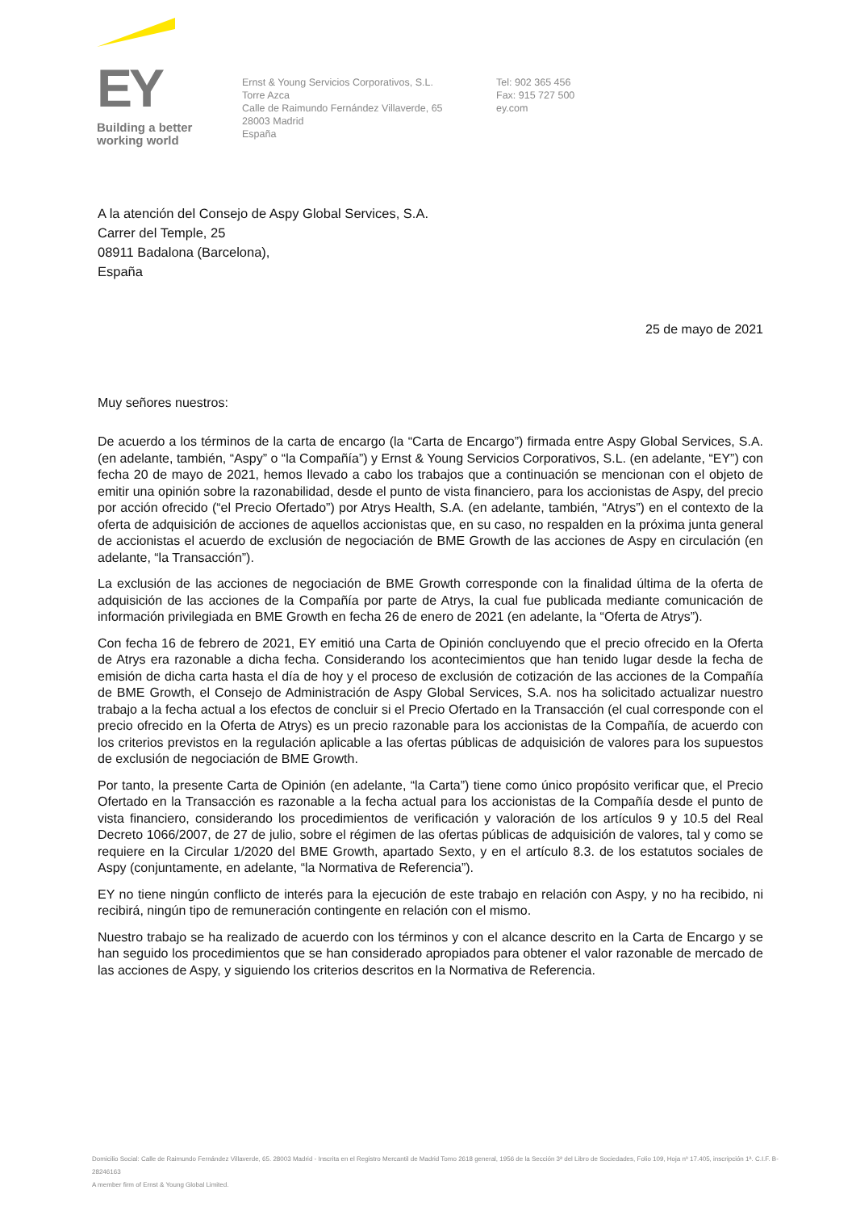EY
Building a better
working world
Ernst & Young Servicios Corporativos, S.L.
Torre Azca
Calle de Raimundo Fernández Villaverde, 65
28003 Madrid
España
Tel: 902 365 456
Fax: 915 727 500
ey.com
A la atención del Consejo de Aspy Global Services, S.A.
Carrer del Temple, 25
08911 Badalona (Barcelona),
España
25 de mayo de 2021
Muy señores nuestros:
De acuerdo a los términos de la carta de encargo (la “Carta de Encargo”) firmada entre Aspy Global Services, S.A. (en adelante, también, “Aspy” o “la Compañía”) y Ernst & Young Servicios Corporativos, S.L. (en adelante, “EY”) con fecha 20 de mayo de 2021, hemos llevado a cabo los trabajos que a continuación se mencionan con el objeto de emitir una opinión sobre la razonabilidad, desde el punto de vista financiero, para los accionistas de Aspy, del precio por acción ofrecido (“el Precio Ofertado”) por Atrys Health, S.A. (en adelante, también, “Atrys”) en el contexto de la oferta de adquisición de acciones de aquellos accionistas que, en su caso, no respalden en la próxima junta general de accionistas el acuerdo de exclusión de negociación de BME Growth de las acciones de Aspy en circulación (en adelante, “la Transacción”).
La exclusión de las acciones de negociación de BME Growth corresponde con la finalidad última de la oferta de adquisición de las acciones de la Compañía por parte de Atrys, la cual fue publicada mediante comunicación de información privilegiada en BME Growth en fecha 26 de enero de 2021 (en adelante, la “Oferta de Atrys”).
Con fecha 16 de febrero de 2021, EY emitió una Carta de Opinión concluyendo que el precio ofrecido en la Oferta de Atrys era razonable a dicha fecha. Considerando los acontecimientos que han tenido lugar desde la fecha de emisión de dicha carta hasta el día de hoy y el proceso de exclusión de cotización de las acciones de la Compañía de BME Growth, el Consejo de Administración de Aspy Global Services, S.A. nos ha solicitado actualizar nuestro trabajo a la fecha actual a los efectos de concluir si el Precio Ofertado en la Transacción (el cual corresponde con el precio ofrecido en la Oferta de Atrys) es un precio razonable para los accionistas de la Compañía, de acuerdo con los criterios previstos en la regulación aplicable a las ofertas públicas de adquisición de valores para los supuestos de exclusión de negociación de BME Growth.
Por tanto, la presente Carta de Opinión (en adelante, “la Carta”) tiene como único propósito verificar que, el Precio Ofertado en la Transacción es razonable a la fecha actual para los accionistas de la Compañía desde el punto de vista financiero, considerando los procedimientos de verificación y valoración de los artículos 9 y 10.5 del Real Decreto 1066/2007, de 27 de julio, sobre el régimen de las ofertas públicas de adquisición de valores, tal y como se requiere en la Circular 1/2020 del BME Growth, apartado Sexto, y en el artículo 8.3. de los estatutos sociales de Aspy (conjuntamente, en adelante, “la Normativa de Referencia”).
EY no tiene ningún conflicto de interés para la ejecución de este trabajo en relación con Aspy, y no ha recibido, ni recibirá, ningún tipo de remuneración contingente en relación con el mismo.
Nuestro trabajo se ha realizado de acuerdo con los términos y con el alcance descrito en la Carta de Encargo y se han seguido los procedimientos que se han considerado apropiados para obtener el valor razonable de mercado de las acciones de Aspy, y siguiendo los criterios descritos en la Normativa de Referencia.
Domicilio Social: Calle de Raimundo Fernández Villaverde, 65. 28003 Madrid - Inscrita en el Registro Mercantil de Madrid Tomo 2618 general, 1956 de la Sección 3ª del Libro de Sociedades, Folio 109, Hoja nº 17.405, inscripción 1ª. C.I.F. B-28246163
A member firm of Ernst & Young Global Limited.